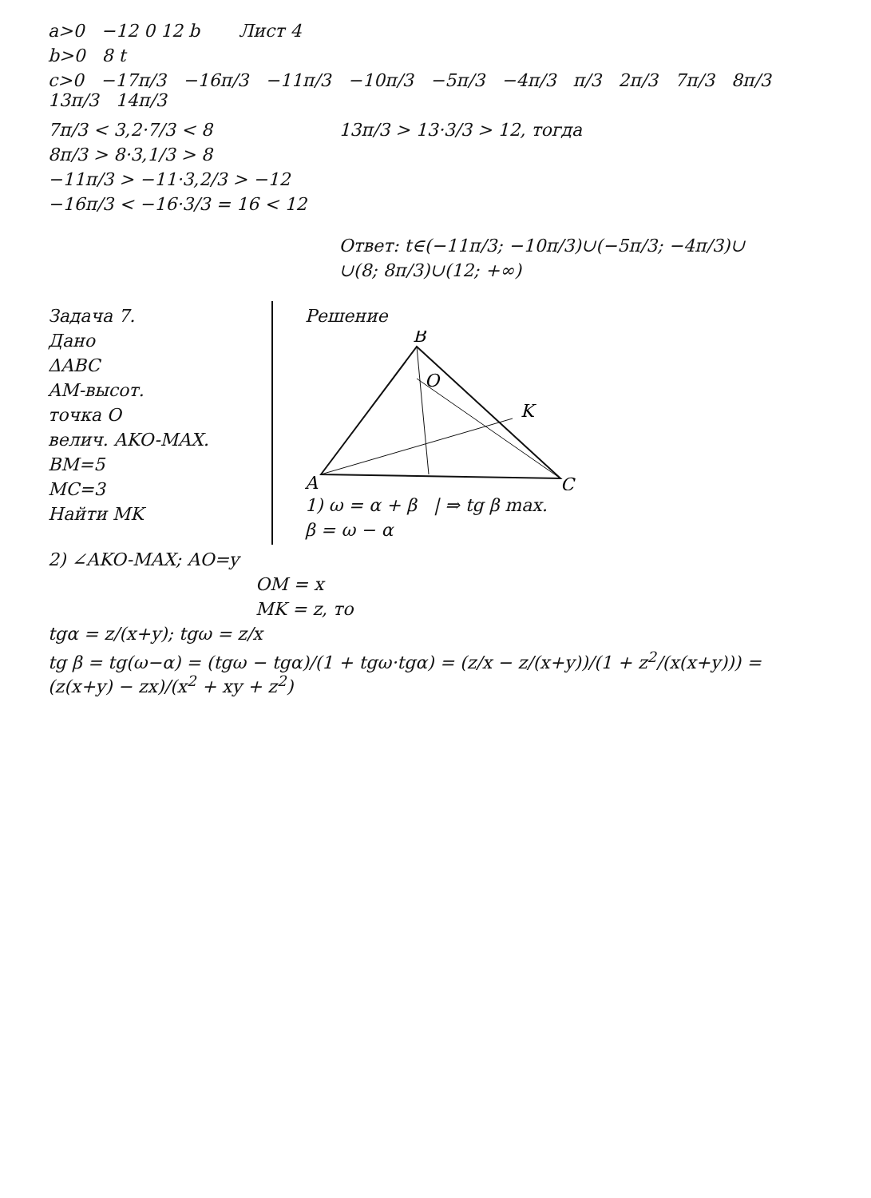a>0 −12 0 12 b Лист 4
b>0 8 t
c>0 −17π/3 −16π/3 −11π/3 −10π/3 −5π/3 −4π/3 π/3 2π/3 7π/3 8π/3 13π/3 14π/3
7π/3 < 3,2·7/3 < 8
8π/3 > 8·3,1/3 > 8
−11π/3 > −11·3,2/3 > −12
−16π/3 < −16·3/3 = 16 < 12
13π/3 > 13·3/3 > 12, тогда
Ответ: t∈(−11π/3; −10π/3)∪(−5π/3; −4π/3)∪
∪(8; 8π/3)∪(12; +∞)
Задача 7.
Дано
ΔABC
AM-высот.
точка O
велич. AKO-MAX.
BM=5
MC=3
Найти MK
Решение
B
A
C
K
O
1) ω = α + β | ⇒ tg β max.
β = ω − α
2) ∠AKO-MAX; AO=y
OM = x
MK = z, то
tgα = z/(x+y); tgω = z/x
tg β = tg(ω−α) = (tgω − tgα)/(1 + tgω·tgα) = (z/x − z/(x+y))/(1 + z<sup>2</sup>/(x(x+y))) = (z(x+y) − zx)/(x<sup>2</sup> + xy + z<sup>2</sup>)